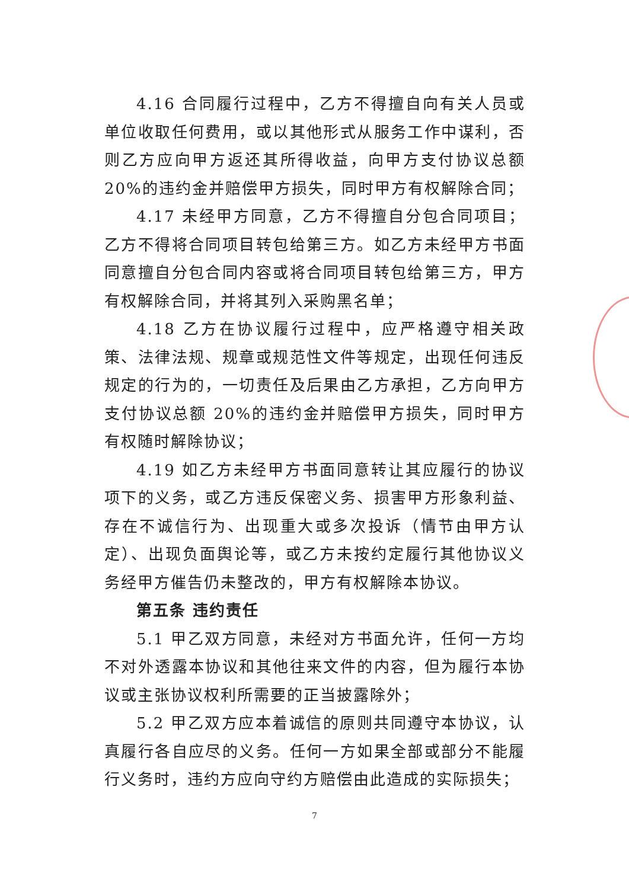4.16 合同履行过程中，乙方不得擅自向有关人员或单位收取任何费用，或以其他形式从服务工作中谋利，否则乙方应向甲方返还其所得收益，向甲方支付协议总额 20%的违约金并赔偿甲方损失，同时甲方有权解除合同；
4.17 未经甲方同意，乙方不得擅自分包合同项目；乙方不得将合同项目转包给第三方。如乙方未经甲方书面同意擅自分包合同内容或将合同项目转包给第三方，甲方有权解除合同，并将其列入采购黑名单；
4.18 乙方在协议履行过程中，应严格遵守相关政策、法律法规、规章或规范性文件等规定，出现任何违反规定的行为的，一切责任及后果由乙方承担，乙方向甲方支付协议总额 20%的违约金并赔偿甲方损失，同时甲方有权随时解除协议；
4.19 如乙方未经甲方书面同意转让其应履行的协议项下的义务，或乙方违反保密义务、损害甲方形象利益、存在不诚信行为、出现重大或多次投诉（情节由甲方认定）、出现负面舆论等，或乙方未按约定履行其他协议义务经甲方催告仍未整改的，甲方有权解除本协议。
第五条 违约责任
5.1 甲乙双方同意，未经对方书面允许，任何一方均不对外透露本协议和其他往来文件的内容，但为履行本协议或主张协议权利所需要的正当披露除外；
5.2 甲乙双方应本着诚信的原则共同遵守本协议，认真履行各自应尽的义务。任何一方如果全部或部分不能履行义务时，违约方应向守约方赔偿由此造成的实际损失；
7